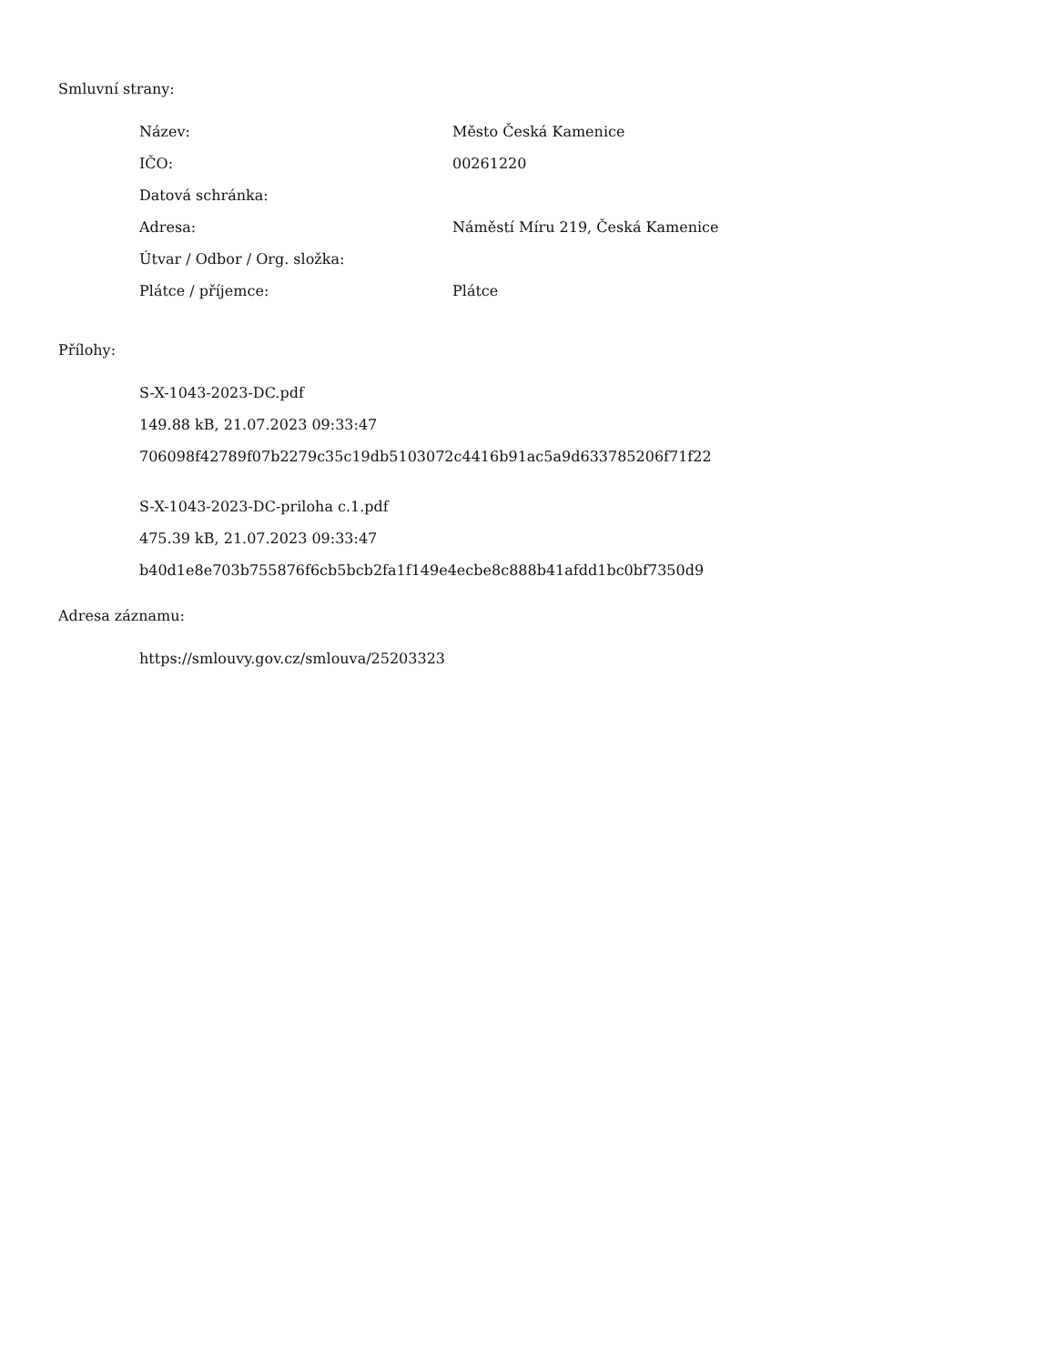Smluvní strany:
| Název: | Město Česká Kamenice |
| IČO: | 00261220 |
| Datová schránka: | |
| Adresa: | Náměstí Míru 219, Česká Kamenice |
| Útvar / Odbor / Org. složka: | |
| Plátce / příjemce: | Plátce |
Přílohy:
S-X-1043-2023-DC.pdf
149.88 kB, 21.07.2023 09:33:47
706098f42789f07b2279c35c19db5103072c4416b91ac5a9d633785206f71f22
S-X-1043-2023-DC-priloha c.1.pdf
475.39 kB, 21.07.2023 09:33:47
b40d1e8e703b755876f6cb5bcb2fa1f149e4ecbe8c888b41afdd1bc0bf7350d9
Adresa záznamu:
https://smlouvy.gov.cz/smlouva/25203323